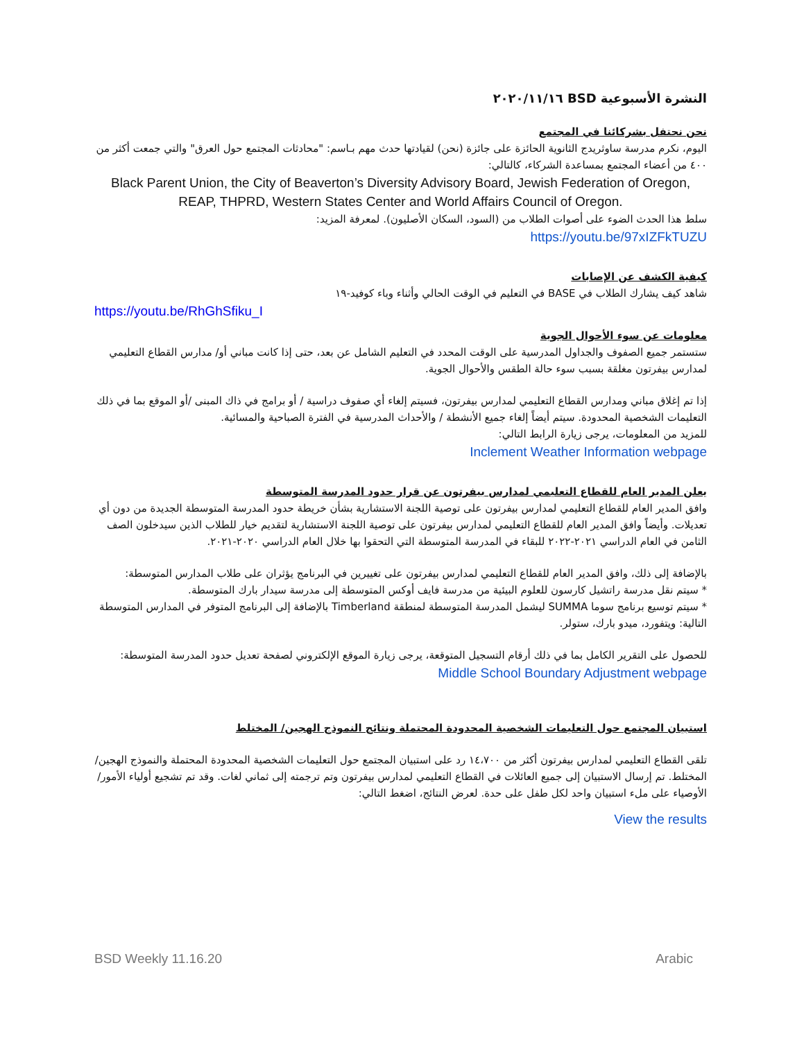النشرة الأسبوعية BSD ٢٠٢٠/١١/١٦
نحن نحتفل بشركائنا في المجتمع
اليوم، نكرم مدرسة ساوثريدج الثانوية الحائزة على جائزة (نحن) لقيادتها حدث مهم بـاسم: "محادثات المجتمع حول العرق" والتي جمعت أكثر من ٤٠٠ من أعضاء المجتمع بمساعدة الشركاء، كالتالي:
Black Parent Union, the City of Beaverton’s Diversity Advisory Board, Jewish Federation of Oregon, REAP, THPRD, Western States Center and World Affairs Council of Oregon.
سلط هذا الحدث الضوء على أصوات الطلاب من (السود، السكان الأصليون). لمعرفة المزيد:
https://youtu.be/97xIZFkTUZU
كيفية الكشف عن الإصابات
شاهد كيف يشارك الطلاب في BASE في التعليم في الوقت الحالي وأثناء وباء كوفيد-١٩
https://youtu.be/RhGhSfiku_I
معلومات عن سوء الأحوال الجوية
ستستمر جميع الصفوف والجداول المدرسية على الوقت المحدد في التعليم الشامل عن بعد، حتى إذا كانت مباني أو/ مدارس القطاع التعليمي لمدارس بيفرتون مغلقة بسبب سوء حالة الطقس والأحوال الجوية.
إذا تم إغلاق مباني ومدارس القطاع التعليمي لمدارس بيفرتون، فسيتم إلغاء أي صفوف دراسية / أو برامج في ذاك المبنى /أو الموقع بما في ذلك التعليمات الشخصية المحدودة. سيتم أيضاً إلغاء جميع الأنشطة / والأحداث المدرسية في الفترة الصباحية والمسائية.
للمزيد من المعلومات، يرجى زيارة الرابط التالي:
Inclement Weather Information webpage
يعلن المدير العام للقطاع التعليمي لمدارس بيفرتون عن قرار حدود المدرسة المتوسطة
وافق المدير العام للقطاع التعليمي لمدارس بيفرتون على توصية اللجنة الاستشارية بشأن خريطة حدود المدرسة المتوسطة الجديدة من دون أي تعديلات. وأيضاً وافق المدير العام للقطاع التعليمي لمدارس بيفرتون على توصية اللجنة الاستشارية لتقديم خيار للطلاب الذين سيدخلون الصف الثامن في العام الدراسي ٢٠٢١-٢٠٢٢ للبقاء في المدرسة المتوسطة التي التحقوا بها خلال العام الدراسي ٢٠٢٠-٢٠٢١.
بالإضافة إلى ذلك، وافق المدير العام للقطاع التعليمي لمدارس بيفرتون على تغييرين في البرنامج يؤثران على طلاب المدارس المتوسطة:
* سيتم نقل مدرسة راتشيل كارسون للعلوم البيئية من مدرسة فايف أوكس المتوسطة إلى مدرسة سيدار بارك المتوسطة.
* سيتم توسيع برنامج سوما SUMMA ليشمل المدرسة المتوسطة لمنطقة Timberland بالإضافة إلى البرنامج المتوفر في المدارس المتوسطة التالية: ويتفورد، ميدو بارك، ستولر.
للحصول على التقرير الكامل بما في ذلك أرقام التسجيل المتوقعة، يرجى زيارة الموقع الإلكتروني لصفحة تعديل حدود المدرسة المتوسطة:
Middle School Boundary Adjustment webpage
استبيان المجتمع حول التعليمات الشخصية المحدودة المحتملة ونتائج النموذج الهجين/ المختلط
تلقى القطاع التعليمي لمدارس بيفرتون أكثر من ١٤،٧٠٠ رد على استبيان المجتمع حول التعليمات الشخصية المحدودة المحتملة والنموذج الهجين/ المختلط. تم إرسال الاستبيان إلى جميع العائلات في القطاع التعليمي لمدارس بيفرتون وتم ترجمته إلى ثماني لغات. وقد تم تشجيع أولياء الأمور/ الأوصياء على ملء استبيان واحد لكل طفل على حدة. لعرض النتائج، اضغط التالي:
View the results
BSD Weekly 11.16.20 Arabic